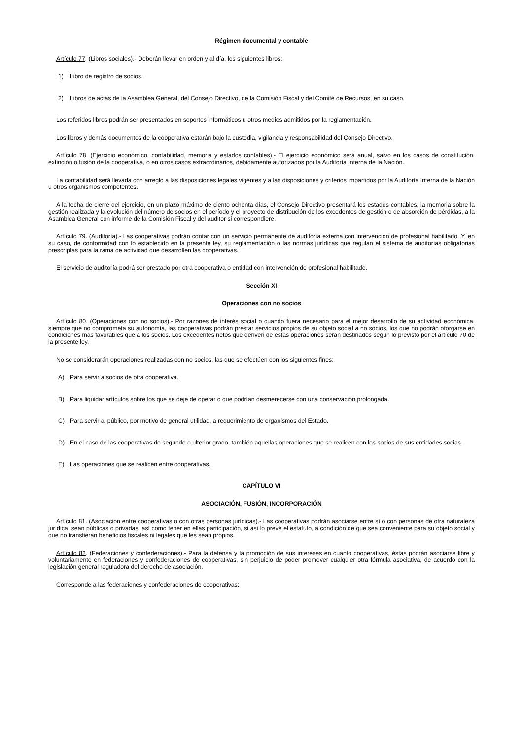Régimen documental y contable
Artículo 77. (Libros sociales).- Deberán llevar en orden y al día, los siguientes libros:
1) Libro de registro de socios.
2) Libros de actas de la Asamblea General, del Consejo Directivo, de la Comisión Fiscal y del Comité de Recursos, en su caso.
Los referidos libros podrán ser presentados en soportes informáticos u otros medios admitidos por la reglamentación.
Los libros y demás documentos de la cooperativa estarán bajo la custodia, vigilancia y responsabilidad del Consejo Directivo.
Artículo 78. (Ejercicio económico, contabilidad, memoria y estados contables).- El ejercicio económico será anual, salvo en los casos de constitución, extinción o fusión de la cooperativa, o en otros casos extraordinarios, debidamente autorizados por la Auditoría Interna de la Nación.
La contabilidad será llevada con arreglo a las disposiciones legales vigentes y a las disposiciones y criterios impartidos por la Auditoría Interna de la Nación u otros organismos competentes.
A la fecha de cierre del ejercicio, en un plazo máximo de ciento ochenta días, el Consejo Directivo presentará los estados contables, la memoria sobre la gestión realizada y la evolución del número de socios en el período y el proyecto de distribución de los excedentes de gestión o de absorción de pérdidas, a la Asamblea General con informe de la Comisión Fiscal y del auditor si correspondiere.
Artículo 79. (Auditoría).- Las cooperativas podrán contar con un servicio permanente de auditoría externa con intervención de profesional habilitado. Y, en su caso, de conformidad con lo establecido en la presente ley, su reglamentación o las normas jurídicas que regulan el sistema de auditorías obligatorias prescriptas para la rama de actividad que desarrollen las cooperativas.
El servicio de auditoría podrá ser prestado por otra cooperativa o entidad con intervención de profesional habilitado.
Sección XI
Operaciones con no socios
Artículo 80. (Operaciones con no socios).- Por razones de interés social o cuando fuera necesario para el mejor desarrollo de su actividad económica, siempre que no comprometa su autonomía, las cooperativas podrán prestar servicios propios de su objeto social a no socios, los que no podrán otorgarse en condiciones más favorables que a los socios. Los excedentes netos que deriven de estas operaciones serán destinados según lo previsto por el artículo 70 de la presente ley.
No se considerarán operaciones realizadas con no socios, las que se efectúen con los siguientes fines:
A) Para servir a socios de otra cooperativa.
B) Para liquidar artículos sobre los que se deje de operar o que podrían desmerecerse con una conservación prolongada.
C) Para servir al público, por motivo de general utilidad, a requerimiento de organismos del Estado.
D) En el caso de las cooperativas de segundo o ulterior grado, también aquellas operaciones que se realicen con los socios de sus entidades socias.
E) Las operaciones que se realicen entre cooperativas.
CAPÍTULO VI
ASOCIACIÓN, FUSIÓN, INCORPORACIÓN
Artículo 81. (Asociación entre cooperativas o con otras personas jurídicas).- Las cooperativas podrán asociarse entre sí o con personas de otra naturaleza jurídica, sean públicas o privadas, así como tener en ellas participación, si así lo prevé el estatuto, a condición de que sea conveniente para su objeto social y que no transfieran beneficios fiscales ni legales que les sean propios.
Artículo 82. (Federaciones y confederaciones).- Para la defensa y la promoción de sus intereses en cuanto cooperativas, éstas podrán asociarse libre y voluntariamente en federaciones y confederaciones de cooperativas, sin perjuicio de poder promover cualquier otra fórmula asociativa, de acuerdo con la legislación general reguladora del derecho de asociación.
Corresponde a las federaciones y confederaciones de cooperativas: